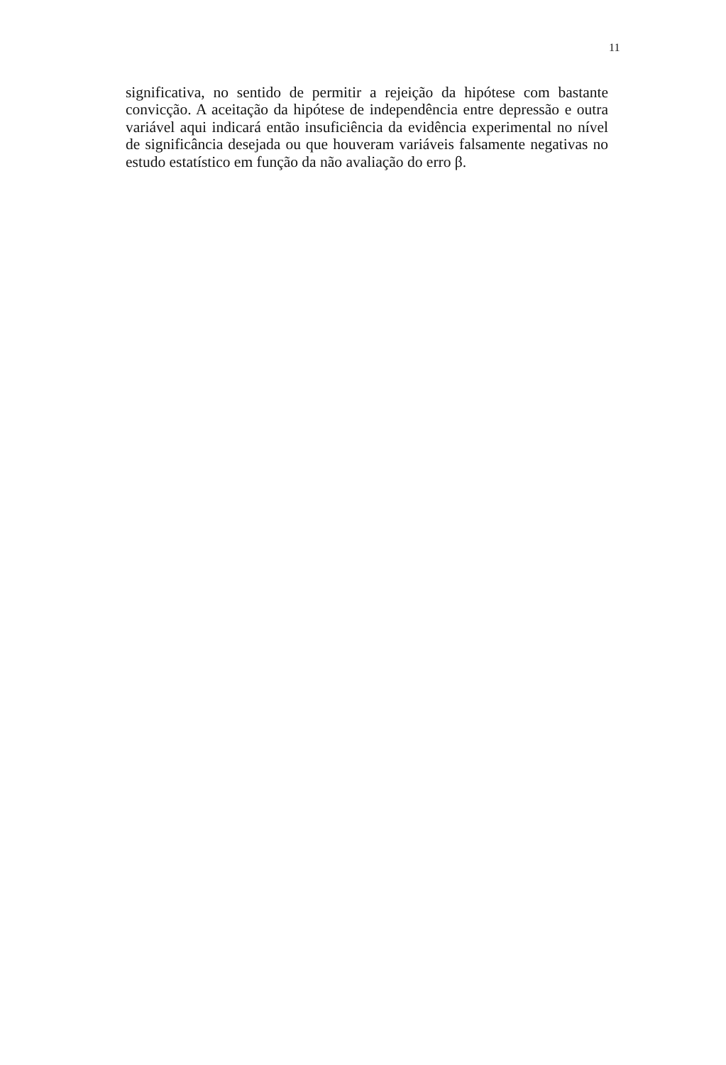11
significativa, no sentido de permitir a rejeição da hipótese com bastante convicção. A aceitação da hipótese de independência entre depressão e outra variável aqui indicará então insuficiência da evidência experimental no nível de significância desejada ou que houveram variáveis falsamente negativas no estudo estatístico em função da não avaliação do erro β.